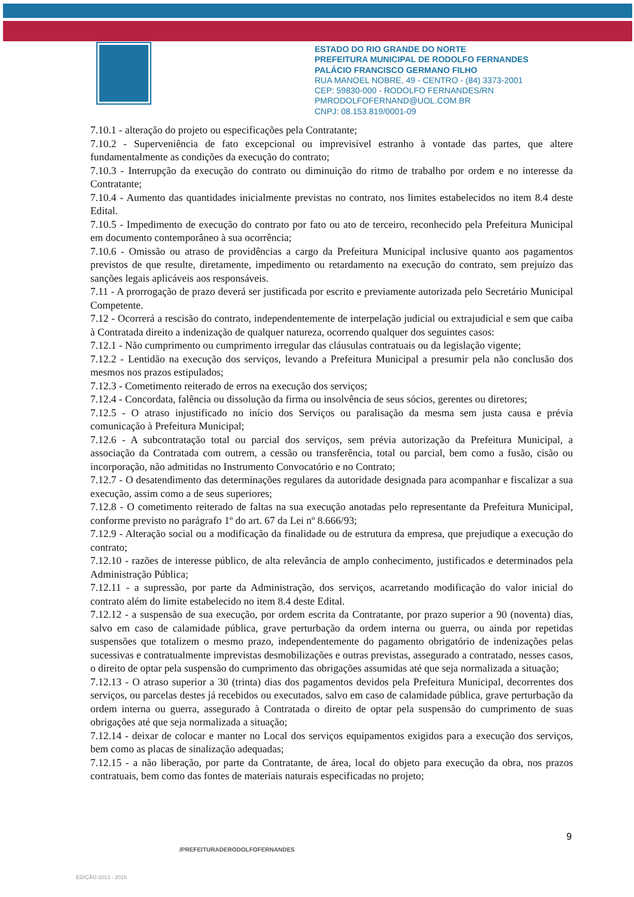ESTADO DO RIO GRANDE DO NORTE
PREFEITURA MUNICIPAL DE RODOLFO FERNANDES
PALÁCIO FRANCISCO GERMANO FILHO
RUA MANOEL NOBRE, 49 - CENTRO - (84) 3373-2001
CEP: 59830-000 - RODOLFO FERNANDES/RN
PMRODOLFOFERNAND@UOL.COM.BR
CNPJ: 08.153.819/0001-09
7.10.1 - alteração do projeto ou especificações pela Contratante;
7.10.2 - Superveniência de fato excepcional ou imprevisível estranho à vontade das partes, que altere fundamentalmente as condições da execução do contrato;
7.10.3 - Interrupção da execução do contrato ou diminuição do ritmo de trabalho por ordem e no interesse da Contratante;
7.10.4 - Aumento das quantidades inicialmente previstas no contrato, nos limites estabelecidos no item 8.4 deste Edital.
7.10.5 - Impedimento de execução do contrato por fato ou ato de terceiro, reconhecido pela Prefeitura Municipal em documento contemporâneo à sua ocorrência;
7.10.6 - Omissão ou atraso de providências a cargo da Prefeitura Municipal inclusive quanto aos pagamentos previstos de que resulte, diretamente, impedimento ou retardamento na execução do contrato, sem prejuízo das sanções legais aplicáveis aos responsáveis.
7.11 - A prorrogação de prazo deverá ser justificada por escrito e previamente autorizada pelo Secretário Municipal Competente.
7.12 - Ocorrerá a rescisão do contrato, independentemente de interpelação judicial ou extrajudicial e sem que caiba à Contratada direito a indenização de qualquer natureza, ocorrendo qualquer dos seguintes casos:
7.12.1 - Não cumprimento ou cumprimento irregular das cláusulas contratuais ou da legislação vigente;
7.12.2 - Lentidão na execução dos serviços, levando a Prefeitura Municipal a presumir pela não conclusão dos mesmos nos prazos estipulados;
7.12.3 - Cometimento reiterado de erros na execução dos serviços;
7.12.4 - Concordata, falência ou dissolução da firma ou insolvência de seus sócios, gerentes ou diretores;
7.12.5 - O atraso injustificado no início dos Serviços ou paralisação da mesma sem justa causa e prévia comunicação à Prefeitura Municipal;
7.12.6 - A subcontratação total ou parcial dos serviços, sem prévia autorização da Prefeitura Municipal, a associação da Contratada com outrem, a cessão ou transferência, total ou parcial, bem como a fusão, cisão ou incorporação, não admitidas no Instrumento Convocatório e no Contrato;
7.12.7 - O desatendimento das determinações regulares da autoridade designada para acompanhar e fiscalizar a sua execução, assim como a de seus superiores;
7.12.8 - O cometimento reiterado de faltas na sua execução anotadas pelo representante da Prefeitura Municipal, conforme previsto no parágrafo 1º do art. 67 da Lei nº 8.666/93;
7.12.9 - Alteração social ou a modificação da finalidade ou de estrutura da empresa, que prejudique a execução do contrato;
7.12.10 - razões de interesse público, de alta relevância de amplo conhecimento, justificados e determinados pela Administração Pública;
7.12.11 - a supressão, por parte da Administração, dos serviços, acarretando modificação do valor inicial do contrato além do limite estabelecido no item 8.4 deste Edital.
7.12.12 - a suspensão de sua execução, por ordem escrita da Contratante, por prazo superior a 90 (noventa) dias, salvo em caso de calamidade pública, grave perturbação da ordem interna ou guerra, ou ainda por repetidas suspensões que totalizem o mesmo prazo, independentemente do pagamento obrigatório de indenizações pelas sucessivas e contratualmente imprevistas desmobilizações e outras previstas, assegurado a contratado, nesses casos, o direito de optar pela suspensão do cumprimento das obrigações assumidas até que seja normalizada a situação;
7.12.13 - O atraso superior a 30 (trinta) dias dos pagamentos devidos pela Prefeitura Municipal, decorrentes dos serviços, ou parcelas destes já recebidos ou executados, salvo em caso de calamidade pública, grave perturbação da ordem interna ou guerra, assegurado à Contratada o direito de optar pela suspensão do cumprimento de suas obrigações até que seja normalizada a situação;
7.12.14 - deixar de colocar e manter no Local dos serviços equipamentos exigidos para a execução dos serviços, bem como as placas de sinalização adequadas;
7.12.15 - a não liberação, por parte da Contratante, de área, local do objeto para execução da obra, nos prazos contratuais, bem como das fontes de materiais naturais especificadas no projeto;
9
/PREFEITURADERODOLFOFERNANDES
EDIÇÃO 2013 - 2016